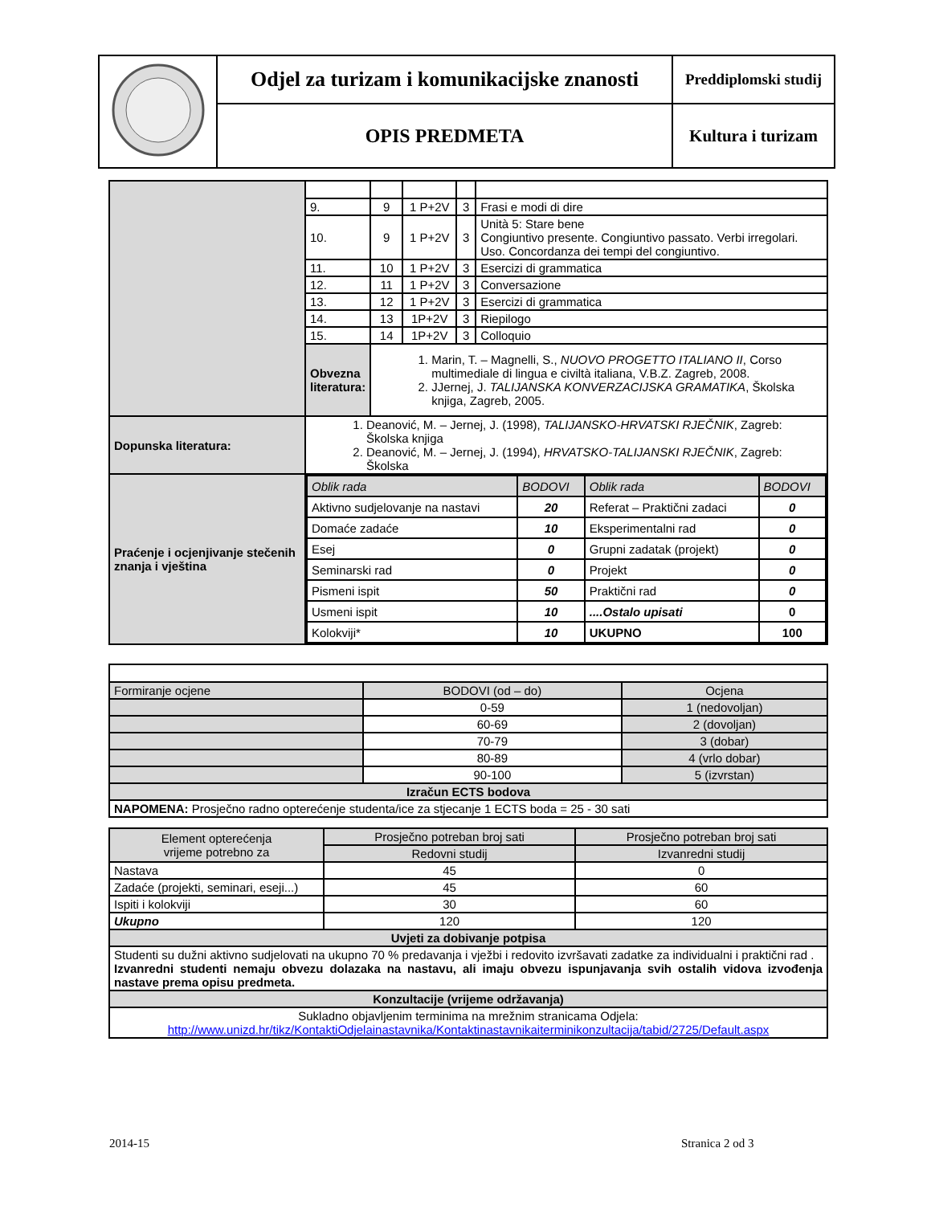| | Odjel za turizam i komunikacijske znanosti | Preddiplomski studij |
| | OPIS PREDMETA | Kultura i turizam |
| | 9. | 9 | 1 P+2V | 3 | Frasi e modi di dire |
| | 10. | 9 | 1 P+2V | 3 | Unità 5: Stare bene Congiuntivo presente. Congiuntivo passato. Verbi irregolari. Uso. Concordanza dei tempi del congiuntivo. |
| | 11. | 10 | 1 P+2V | 3 | Esercizi di grammatica |
| | 12. | 11 | 1 P+2V | 3 | Conversazione |
| | 13. | 12 | 1 P+2V | 3 | Esercizi di grammatica |
| | 14. | 13 | 1P+2V | 3 | Riepilogo |
| | 15. | 14 | 1P+2V | 3 | Colloquio |
| | Obvezna literatura: | 1. Marin, T. – Magnelli, S., NUOVO PROGETTO ITALIANO II , Corso multimediale di lingua e civiltà italiana, V.B.Z. Zagreb, 2008. 2. JJernej, J. TALIJANSKA KONVERZACIJSKA GRAMATIKA , Školska knjiga, Zagreb, 2005. | | | |
| Dopunska literatura: | 1. Deanović, M. – Jernej, J. (1998), TALIJANSKO-HRVATSKI RJEČNIK , Zagreb: Školska knjiga 2. Deanović, M. – Jernej, J. (1994), HRVATSKO-TALIJANSKI RJEČNIK , Zagreb: Školska | | | | |
| Praćenje i ocjenjivanje stečenih znanja i vještina | / Oblik rada / BODOVI / Oblik rada / BODOVI / / Aktivno sudjelovanje na nastavi / 20 / Referat – Praktični zadaci / 0 / / Domaće zadaće / 10 / Eksperimentalni rad / 0 / / Esej / 0 / Grupni zadatak (projekt) / 0 / / Seminarski rad / 0 / Projekt / 0 / / Pismeni ispit / 50 / Praktični rad / 0 / / Usmeni ispit / 10 / ....Ostalo upisati / 0 / / Kolokviji* / 10 / UKUPNO / 100 / | | | | |
| Formiranje ocjene | BODOVI (od – do) | Ocjena |
| | 0-59 | 1 (nedovoljan) |
| | 60-69 | 2 (dovoljan) |
| | 70-79 | 3 (dobar) |
| | 80-89 | 4 (vrlo dobar) |
| | 90-100 | 5 (izvrstan) |
| Izračun ECTS bodova | | |
| NAPOMENA: Prosječno radno opterećenje studenta/ice za stjecanje 1 ECTS boda = 25 - 30 sati | | |
| Element opterećenja vrijeme potrebno za | Prosječno potreban broj sati | Prosječno potreban broj sati |
| | Redovni studij | Izvanredni studij |
| Nastava | 45 | 0 |
| Zadaće (projekti, seminari, eseji...) | 45 | 60 |
| Ispiti i kolokviji | 30 | 60 |
| Ukupno | 120 | 120 |
| Uvjeti za dobivanje potpisa | | |
| Studenti su dužni aktivno sudjelovati na ukupno 70 % predavanja i vježbi i redovito izvršavati zadatke za individualni i praktični rad . Izvanredni studenti nemaju obvezu dolazaka na nastavu, ali imaju obvezu ispunjavanja svih ostalih vidova izvođenja nastave prema opisu predmeta. | | |
| Konzultacije (vrijeme održavanja) | | |
| Sukladno objavljenim terminima na mrežnim stranicama Odjela: http://www.unizd.hr/tikz/KontaktiOdjelainastavnika/Kontaktinastavnikaiterminikonzultacija/tabid/2725/Default.aspx | | |
2014-15 Stranica 2 od 3